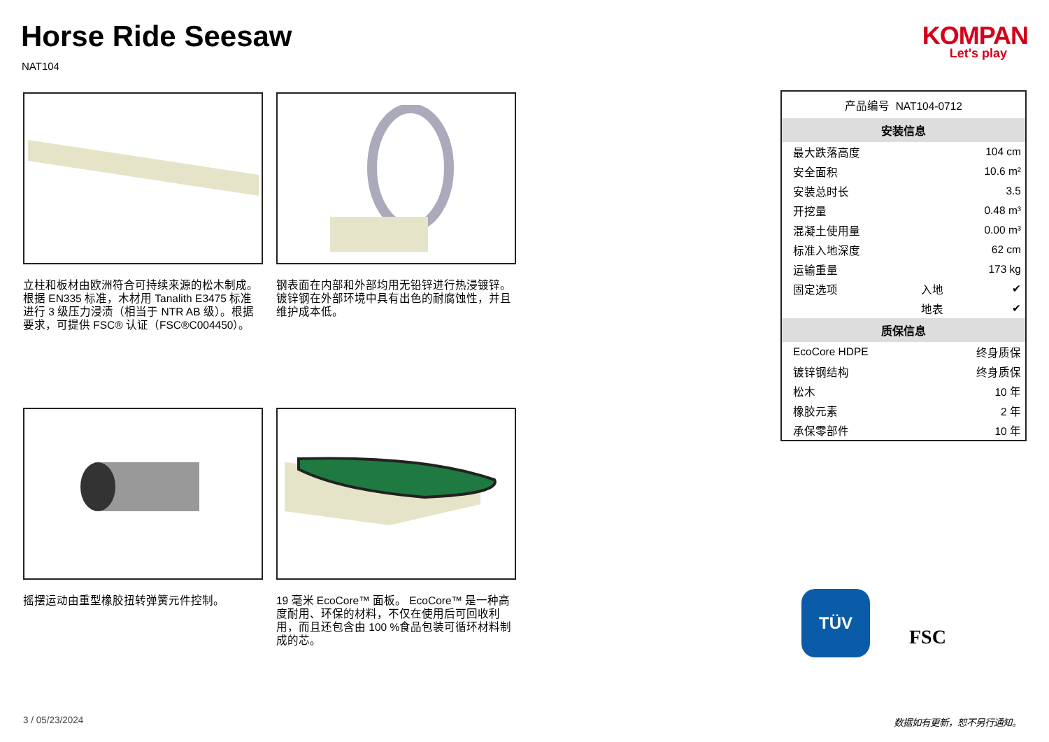Horse Ride Seesaw
NAT104
KOMPAN
Let's play
立柱和板材由欧洲符合可持续来源的松木制成。根据 EN335 标准，木材用 Tanalith E3475 标准进行 3 级压力浸渍（相当于 NTR AB 级）。根据要求，可提供 FSC® 认证（FSC®C004450）。
钢表面在内部和外部均用无铅锌进行热浸镀锌。镀锌钢在外部环境中具有出色的耐腐蚀性，并且维护成本低。
摇摆运动由重型橡胶扭转弹簧元件控制。 19 毫米 EcoCore™ 面板。 EcoCore™ 是一种高度耐用、环保的材料，不仅在使用后可回收利用，而且还包含由 100 %食品包装可循环材料制成的芯。
| 产品编号 NAT104-0712 | | |
| 安装信息 | | |
| 最大跌落高度 | | 104 cm |
| 安全面积 | | 10.6 m² |
| 安装总时长 | | 3.5 |
| 开挖量 | | 0.48 m³ |
| 混凝土使用量 | | 0.00 m³ |
| 标准入地深度 | | 62 cm |
| 运输重量 | | 173 kg |
| 固定选项 | 入地 | ✔ |
| | 地表 | ✔ |
| 质保信息 | | |
| EcoCore HDPE | | 终身质保 |
| 镀锌钢结构 | | 终身质保 |
| 松木 | | 10 年 |
| 橡胶元素 | | 2 年 |
| 承保零部件 | | 10 年 |
TÜV
FSC
3 / 05/23/2024 数据如有更新，恕不另行通知。